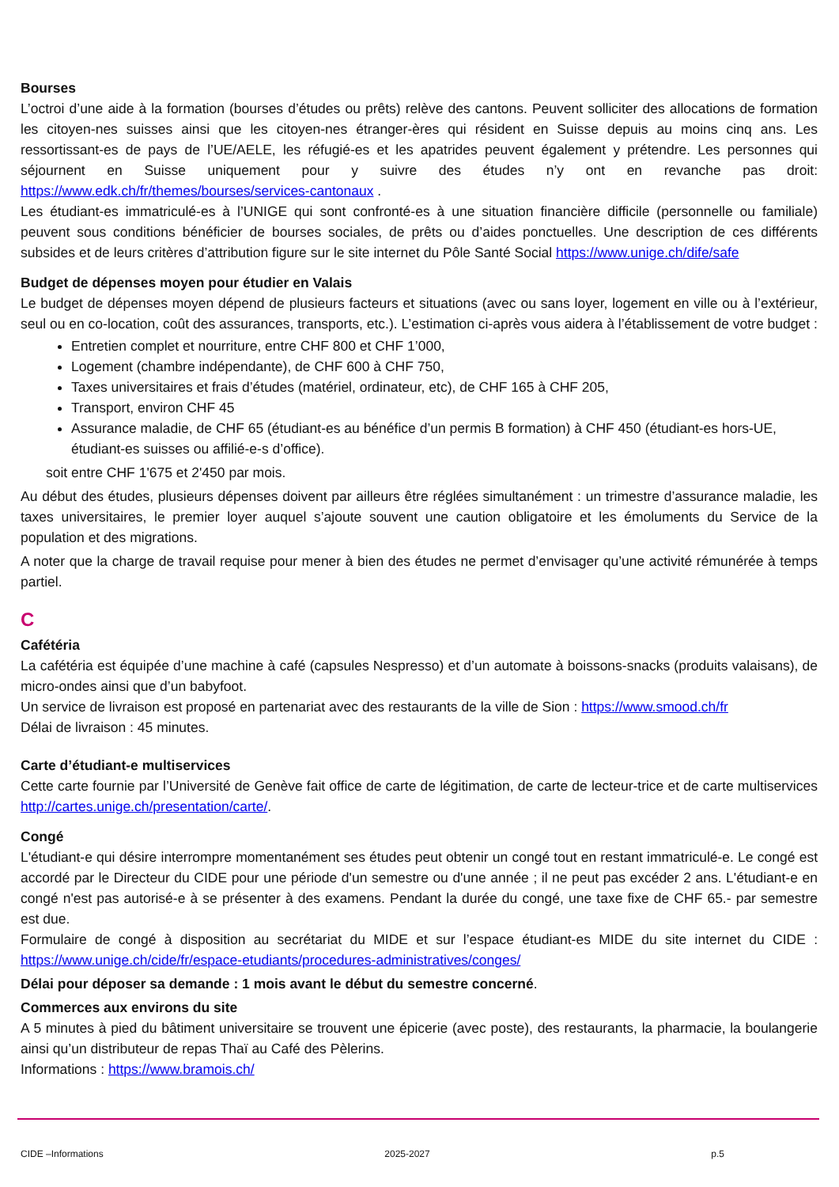Bourses
L’octroi d’une aide à la formation (bourses d’études ou prêts) relève des cantons. Peuvent solliciter des allocations de formation les citoyen-nes suisses ainsi que les citoyen-nes étranger-ères qui résident en Suisse depuis au moins cinq ans. Les ressortissant-es de pays de l’UE/AELE, les réfugié-es et les apatrides peuvent également y prétendre. Les personnes qui séjournent en Suisse uniquement pour y suivre des études n’y ont en revanche pas droit: https://www.edk.ch/fr/themes/bourses/services-cantonaux .
Les étudiant-es immatriculé-es à l’UNIGE qui sont confronté-es à une situation financière difficile (personnelle ou familiale) peuvent sous conditions bénéficier de bourses sociales, de prêts ou d’aides ponctuelles. Une description de ces différents subsides et de leurs critères d’attribution figure sur le site internet du Pôle Santé Social https://www.unige.ch/dife/safe
Budget de dépenses moyen pour étudier en Valais
Le budget de dépenses moyen dépend de plusieurs facteurs et situations (avec ou sans loyer, logement en ville ou à l’extérieur, seul ou en co-location, coût des assurances, transports, etc.). L’estimation ci-après vous aidera à l’établissement de votre budget :
Entretien complet et nourriture, entre CHF 800 et CHF 1’000,
Logement (chambre indépendante), de CHF 600 à CHF 750,
Taxes universitaires et frais d’études (matériel, ordinateur, etc), de CHF 165 à CHF 205,
Transport, environ CHF 45
Assurance maladie, de CHF 65 (étudiant-es au bénéfice d’un permis B formation) à CHF 450 (étudiant-es hors-UE, étudiant-es suisses ou affilié-e-s d’office).
soit entre CHF 1'675 et 2'450 par mois.
Au début des études, plusieurs dépenses doivent par ailleurs être réglées simultanément : un trimestre d’assurance maladie, les taxes universitaires, le premier loyer auquel s’ajoute souvent une caution obligatoire et les émoluments du Service de la population et des migrations.
A noter que la charge de travail requise pour mener à bien des études ne permet d’envisager qu’une activité rémunérée à temps partiel.
C
Cafétéria
La cafétéria est équipée d’une machine à café (capsules Nespresso) et d’un automate à boissons-snacks (produits valaisans), de micro-ondes ainsi que d’un babyfoot.
Un service de livraison est proposé en partenariat avec des restaurants de la ville de Sion : https://www.smood.ch/fr
Délai de livraison : 45 minutes.
Carte d’étudiant-e multiservices
Cette carte fournie par l’Université de Genève fait office de carte de légitimation, de carte de lecteur-trice et de carte multiservices http://cartes.unige.ch/presentation/carte/.
Congé
L'étudiant-e qui désire interrompre momentanément ses études peut obtenir un congé tout en restant immatriculé-e. Le congé est accordé par le Directeur du CIDE pour une période d'un semestre ou d'une année ; il ne peut pas excéder 2 ans. L'étudiant-e en congé n'est pas autorisé-e à se présenter à des examens. Pendant la durée du congé, une taxe fixe de CHF 65.- par semestre est due.
Formulaire de congé à disposition au secrétariat du MIDE et sur l’espace étudiant-es MIDE du site internet du CIDE : https://www.unige.ch/cide/fr/espace-etudiants/procedures-administratives/conges/
Délai pour déposer sa demande : 1 mois avant le début du semestre concerné.
Commerces aux environs du site
A 5 minutes à pied du bâtiment universitaire se trouvent une épicerie (avec poste), des restaurants, la pharmacie, la boulangerie ainsi qu’un distributeur de repas Thaï au Café des Pèlerins.
Informations : https://www.bramois.ch/
CIDE –Informations 2025-2027 p.5